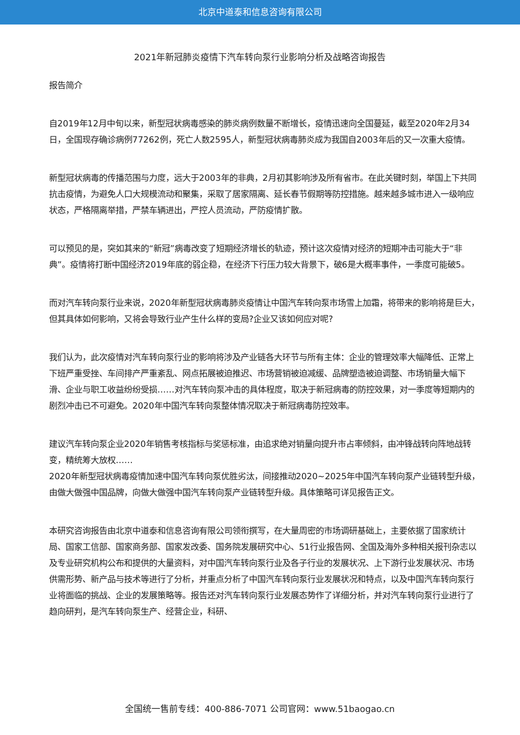北京中道泰和信息咨询有限公司
2021年新冠肺炎疫情下汽车转向泵行业影响分析及战略咨询报告
报告简介
自2019年12月中旬以来，新型冠状病毒感染的肺炎病例数量不断增长，疫情迅速向全国蔓延，截至2020年2月34日，全国现存确诊病例77262例，死亡人数2595人，新型冠状病毒肺炎成为我国自2003年后的又一次重大疫情。
新型冠状病毒的传播范围与力度，远大于2003年的非典，2月初其影响涉及所有省市。在此关键时刻，举国上下共同抗击疫情，为避免人口大规模流动和聚集，采取了居家隔离、延长春节假期等防控措施。越来越多城市进入一级响应状态，严格隔离举措，严禁车辆进出，严控人员流动，严防疫情扩散。
可以预见的是，突如其来的“新冠”病毒改变了短期经济增长的轨迹，预计这次疫情对经济的短期冲击可能大于“非典”。疫情将打断中国经济2019年底的弱企稳，在经济下行压力较大背景下，破6是大概率事件，一季度可能破5。
而对汽车转向泵行业来说，2020年新型冠状病毒肺炎疫情让中国汽车转向泵市场雪上加霜，将带来的影响将是巨大，但其具体如何影响，又将会导致行业产生什么样的变局?企业又该如何应对呢?
我们认为，此次疫情对汽车转向泵行业的影响将涉及产业链各大环节与所有主体：企业的管理效率大幅降低、正常上下班严重受挫、车间排产严重紊乱、网点拓展被迫推迟、市场营销被迫减缓、品牌塑造被迫调整、市场销量大幅下滑、企业与职工收益纷纷受损……对汽车转向泵冲击的具体程度，取决于新冠病毒的防控效果，对一季度等短期内的剧烈冲击已不可避免。2020年中国汽车转向泵整体情况取决于新冠病毒防控效率。
建议汽车转向泵企业2020年销售考核指标与奖惩标准，由追求绝对销量向提升市占率倾斜，由冲锋战转向阵地战转变，精统筹大放权……
2020年新型冠状病毒疫情加速中国汽车转向泵优胜劣汰，间接推动2020~2025年中国汽车转向泵产业链转型升级，由做大做强中国品牌，向做大做强中国汽车转向泵产业链转型升级。具体策略可详见报告正文。
本研究咨询报告由北京中道泰和信息咨询有限公司领衔撰写，在大量周密的市场调研基础上，主要依据了国家统计局、国家工信部、国家商务部、国家发改委、国务院发展研究中心、51行业报告网、全国及海外多种相关报刊杂志以及专业研究机构公布和提供的大量资料，对中国汽车转向泵行业及各子行业的发展状况、上下游行业发展状况、市场供需形势、新产品与技术等进行了分析，并重点分析了中国汽车转向泵行业发展状况和特点，以及中国汽车转向泵行业将面临的挑战、企业的发展策略等。报告还对汽车转向泵行业发展态势作了详细分析，并对汽车转向泵行业进行了趋向研判，是汽车转向泵生产、经营企业，科研、
全国统一售前专线：400-886-7071 公司官网：www.51baogao.cn